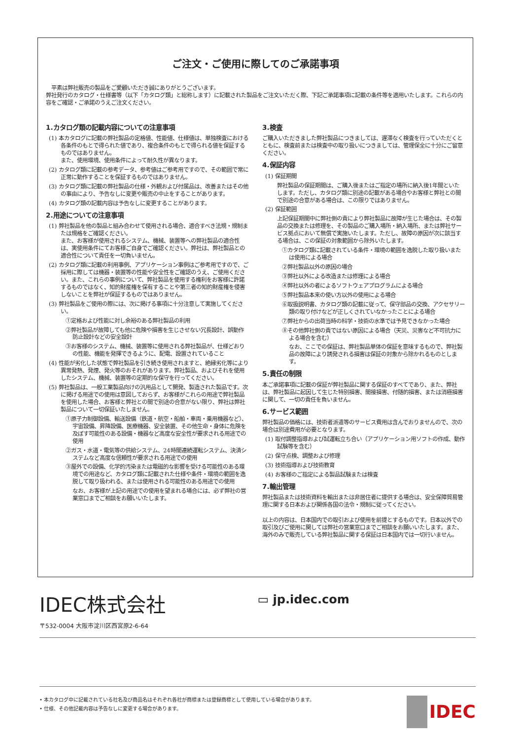ご注文・ご使用に際してのご承諾事項
　平素は弊社販売の製品をご愛顧いただき誠にありがとうございます。
弊社発行のカタログ・仕様書等（以下「カタログ類」と総称します）に記載された製品をご注文いただく際、下記ご承諾事項に記載の条件等を適用いたします。これらの内容をご確認・ご承諾のうえご注文ください。
1.カタログ類の記載内容についての注意事項
(1) 本カタログに記載の弊社製品の定格値、性能値、仕様値は、単独検査における各条件のもとで得られた値であり、複合条件のもとで得られる値を保証するものではありません。
また、使用環境、使用条件によって耐久性が異なります。
(2) カタログ類に記載の参考データ、参考値はご参考用ですので、その範囲で常に正常に動作することを保証するものではありません。
(3) カタログ類に記載の弊社製品の仕様・外観および付属品は、改善またはその他の事由により、予告なしに変更や販売の中止をすることがあります。
(4) カタログ類の記載内容は予告なしに変更することがあります。
2.用途についての注意事項
(1) 弊社製品を他の製品と組み合わせて使用される場合、適合すべき法規・規制または規格をご確認ください。
また、お客様が使用されるシステム、機械、装置等への弊社製品の適合性は、実使用条件にてお客様ご自身でご確認ください。弊社は、弊社製品との適合性について責任を一切負いません。
(2) カタログ類に記載の利用事例、アプリケーション事例はご参考用ですので、ご採用に際しては機器・装置等の性能や安全性をご確認のうえ、ご使用ください。また、これらの事例について、弊社製品を使用する権利をお客様に許諾するものではなく、知的財産権を保有することや第三者の知的財産権を侵害しないことを弊社が保証するものではありません。
(3) 弊社製品をご使用の際には、次に掲げる事項に十分注意して実施してください。
①定格および性能に対し余裕のある弊社製品の利用
②弊社製品が故障しても他に危険や損害を生じさせない冗長設計、誤動作防止設計などの安全設計
③お客様のシステム、機械、装置等に使用される弊社製品が、仕様どおりの性能、機能を発揮できるように、配電、設置されていること
(4) 性能が劣化した状態で弊社製品を引き続き使用されますと、絶縁劣化等により異常発熱、発煙、発火等のおそれがあります。弊社製品、およびそれを使用したシステム、機械、装置等の定期的な保守を行ってください。
(5) 弊社製品は、一般工業製品向けの汎用品として開発、製造された製品です。次に掲げる用途での使用は意図しておらず、お客様がこれらの用途で弊社製品を使用した場合、お客様と弊社との間で別途の合意がない限り、弊社は弊社製品について一切保証いたしません。
①原子力制御設備、輸送設備（鉄道・航空・船舶・車両・乗用機器など）、宇宙設備、昇降設備、医療機器、安全装置、その他生命・身体に危険を及ぼす可能性のある設備・機器など高度な安全性が要求される用途での使用
②ガス・水道・電気等の供給システム、24時間連続運転システム、決済システムなど高度な信頼性が要求される用途での使用
③屋外での設備、化学的汚染または電磁的な影響を受ける可能性のある環境での用途など、カタログ類に記載された仕様や条件・環境の範囲を逸脱して取り扱われる、または使用される可能性のある用途での使用
なお、お客様が上記の用途での使用を望まれる場合には、必ず弊社の営業窓口までご相談をお願いいたします。
3.検査
ご購入いただきました弊社製品につきましては、遅滞なく検査を行っていただくとともに、検査前または検査中の取り扱いにつきましては、管理保全に十分にご留意ください。
4.保証内容
(1) 保証期間
弊社製品の保証期間は、ご購入後またはご指定の場所に納入後1年間といたします。ただし、カタログ類に別途の記載がある場合やお客様と弊社との間で別途の合意がある場合は、この限りではありません。
(2) 保証範囲
上記保証期間中に弊社側の責により弊社製品に故障が生じた場合は、その製品の交換または修理を、その製品のご購入場所・納入場所、または弊社サービス拠点において無償で実施いたします。ただし、故障の原因が次に該当する場合は、この保証の対象範囲から除外いたします。
①カタログ類に記載されている条件・環境の範囲を逸脱した取り扱いまたは使用による場合
②弊社製品以外の原因の場合
③弊社以外による改造または修理による場合
④弊社以外の者によるソフトウェアプログラムによる場合
⑤弊社製品本来の使い方以外の使用による場合
⑥取扱説明書、カタログ類の記載に従って、保守部品の交換、アクセサリー類の取り付けなどが正しくされていなかったことによる場合
⑦弊社からの出荷当時の科学・技術の水準では予見できなかった場合
⑧その他弊社側の責ではない原因による場合（天災、災害など不可抗力による場合を含む）
なお、ここでの保証は、弊社製品単体の保証を意味するもので、弊社製品の故障により誘発される損害は保証の対象から除かれるものとします。
5.責任の制限
本ご承諾事項に記載の保証が弊社製品に関する保証のすべてであり、また、弊社は、弊社製品に起因して生じた特別損害、間接損害、付随的損害、または消極損害に関して、一切の責任を負いません。
6.サービス範囲
弊社製品の価格には、技術者派遣等のサービス費用は含んでおりませんので、次の場合は別途費用が必要となります。
(1) 取付調整指導および試運転立ち合い（アプリケーション用ソフトの作成、動作試験等を含む）
(2) 保守点検、調整および修理
(3) 技術指導および技術教育
(4) お客様のご指定による製品試験または検査
7.輸出管理
弊社製品または技術資料を輸出または非居住者に提供する場合は、安全保障貿易管理に関する日本および関係各国の法令・規制に従ってください。
以上の内容は、日本国内での取引および使用を前提とするものです。日本以外での取引及びご使用に関しては弊社の営業窓口までご相談をお願いいたします。また、海外のみで販売している弊社製品に関する保証は日本国内では一切行いません。
IDEC株式会社
〒532-0004 大阪市淀川区西宮原2-6-64
▭ jp.idec.com
• 本カタログ中に記載されている社名及び商品名はそれぞれ各社が商標または登録商標として使用している場合があります。
• 仕様、その他記載内容は予告なしに変更する場合があります。
IDEC